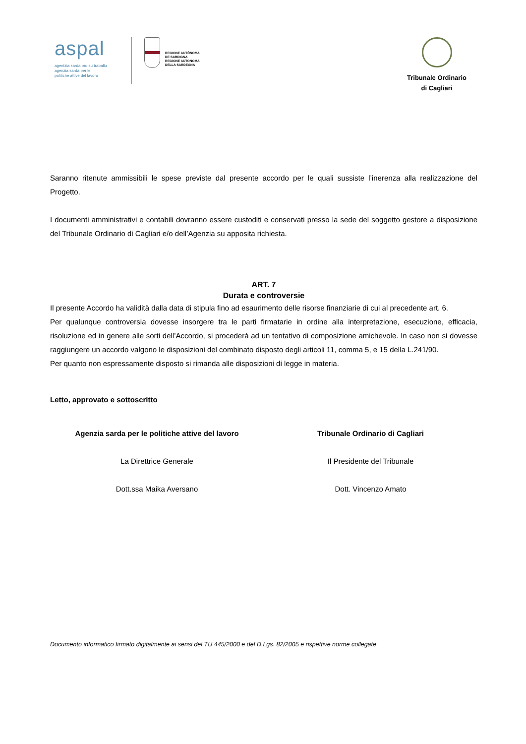aspal
agentzia sarda pro su traballu
agenzia sarda per le
politiche attive del lavoro
REGIONE AUTÒNOMA
DE SARDIGNA
REGIONE AUTONOMA
DELLA SARDEGNA
Tribunale Ordinario
di Cagliari
Saranno ritenute ammissibili le spese previste dal presente accordo per le quali sussiste l’inerenza alla realizzazione del Progetto.
I documenti amministrativi e contabili dovranno essere custoditi e conservati presso la sede del soggetto gestore a disposizione del Tribunale Ordinario di Cagliari e/o dell’Agenzia su apposita richiesta.
ART. 7
Durata e controversie
Il presente Accordo ha validità dalla data di stipula fino ad esaurimento delle risorse finanziarie di cui al precedente art. 6.
Per qualunque controversia dovesse insorgere tra le parti firmatarie in ordine alla interpretazione, esecuzione, efficacia, risoluzione ed in genere alle sorti dell’Accordo, si procederà ad un tentativo di composizione amichevole. In caso non si dovesse raggiungere un accordo valgono le disposizioni del combinato disposto degli articoli 11, comma 5, e 15 della L.241/90.
Per quanto non espressamente disposto si rimanda alle disposizioni di legge in materia.
Letto, approvato e sottoscritto
Agenzia sarda per le politiche attive del lavoro
La Direttrice Generale
Dott.ssa Maika Aversano
Tribunale Ordinario di Cagliari
Il Presidente del Tribunale
Dott. Vincenzo Amato
Documento informatico firmato digitalmente ai sensi del TU 445/2000 e del D.Lgs. 82/2005 e rispettive norme collegate